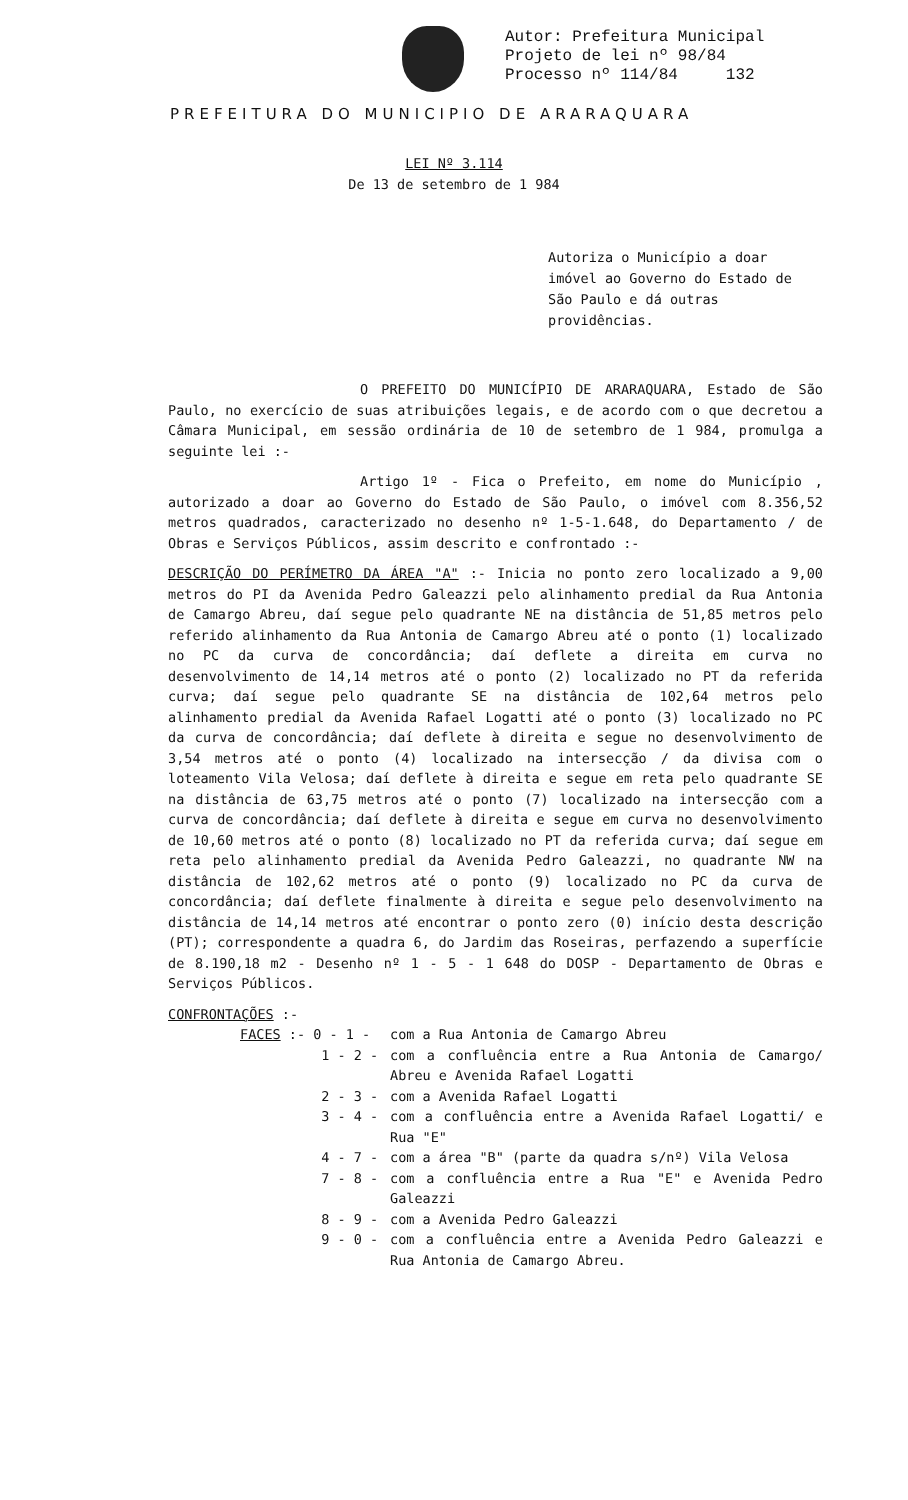Autor: Prefeitura Municipal
Projeto de lei nº 98/84
Processo nº 114/84 132
PREFEITURA DO MUNICIPIO DE ARARAQUARA
LEI Nº 3.114
De 13 de setembro de 1 984
Autoriza o Município a doar imóvel ao Governo do Estado de São Paulo e dá outras providências.
O PREFEITO DO MUNICÍPIO DE ARARAQUARA, Estado de São Paulo, no exercício de suas atribuições legais, e de acordo com o que decretou a Câmara Municipal, em sessão ordinária de 10 de setembro de 1 984, promulga a seguinte lei :-
Artigo 1º - Fica o Prefeito, em nome do Município , autorizado a doar ao Governo do Estado de São Paulo, o imóvel com 8.356,52 metros quadrados, caracterizado no desenho nº 1-5-1.648, do Departamento / de Obras e Serviços Públicos, assim descrito e confrontado :-
DESCRIÇÃO DO PERÍMETRO DA ÁREA "A" :- Inicia no ponto zero localizado a 9,00 metros do PI da Avenida Pedro Galeazzi pelo alinhamento predial da Rua Antonia de Camargo Abreu, daí segue pelo quadrante NE na distância de 51,85 metros pelo referido alinhamento da Rua Antonia de Camargo Abreu até o ponto (1) localizado no PC da curva de concordância; daí deflete a direita em curva no desenvolvimento de 14,14 metros até o ponto (2) localizado no PT da referida curva; daí segue pelo quadrante SE na distância de 102,64 metros pelo alinhamento predial da Avenida Rafael Logatti até o ponto (3) localizado no PC da curva de concordância; daí deflete à direita e segue no desenvolvimento de 3,54 metros até o ponto (4) localizado na intersecção / da divisa com o loteamento Vila Velosa; daí deflete à direita e segue em reta pelo quadrante SE na distância de 63,75 metros até o ponto (7) localizado na intersecção com a curva de concordância; daí deflete à direita e segue em curva no desenvolvimento de 10,60 metros até o ponto (8) localizado no PT da referida curva; daí segue em reta pelo alinhamento predial da Avenida Pedro Galeazzi, no quadrante NW na distância de 102,62 metros até o ponto (9) localizado no PC da curva de concordância; daí deflete finalmente à direita e segue pelo desenvolvimento na distância de 14,14 metros até encontrar o ponto zero (0) início desta descrição (PT); correspondente a quadra 6, do Jardim das Roseiras, perfazendo a superfície de 8.190,18 m2 - Desenho nº 1 - 5 - 1 648 do DOSP - Departamento de Obras e Serviços Públicos.
CONFRONTAÇÕES :-
FACES :- 0 - 1 - com a Rua Antonia de Camargo Abreu
1 - 2 - com a confluência entre a Rua Antonia de Camargo/ Abreu e Avenida Rafael Logatti
2 - 3 - com a Avenida Rafael Logatti
3 - 4 - com a confluência entre a Avenida Rafael Logatti/ e Rua "E"
4 - 7 - com a área "B" (parte da quadra s/nº) Vila Velosa
7 - 8 - com a confluência entre a Rua "E" e Avenida Pedro Galeazzi
8 - 9 - com a Avenida Pedro Galeazzi
9 - 0 - com a confluência entre a Avenida Pedro Galeazzi e Rua Antonia de Camargo Abreu.